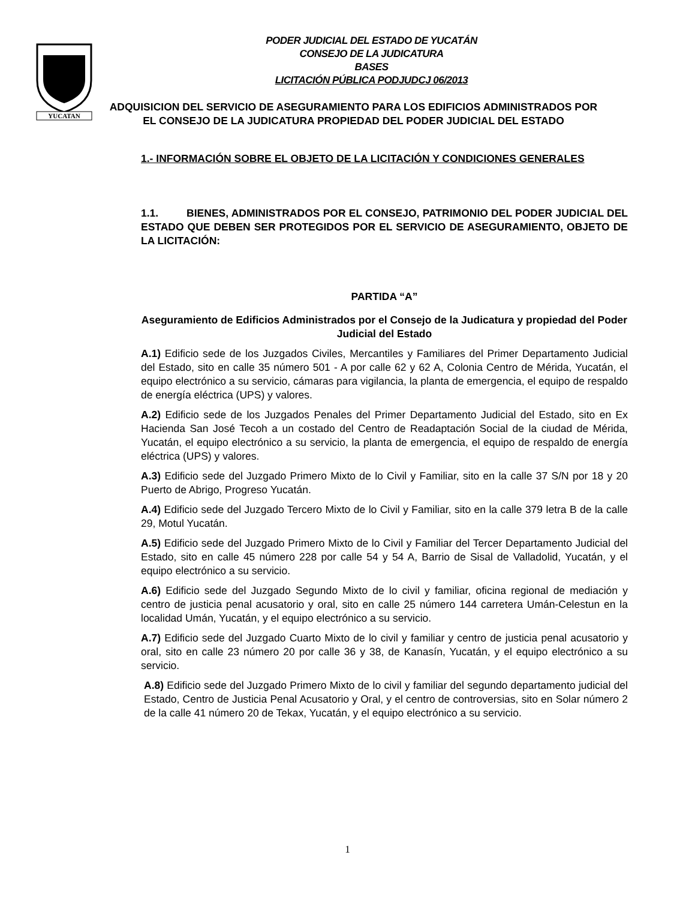YUCATAN
PODER JUDICIAL DEL ESTADO DE YUCATÁN
CONSEJO DE LA JUDICATURA
BASES
LICITACIÓN PÚBLICA PODJUDCJ 06/2013
ADQUISICION DEL SERVICIO DE ASEGURAMIENTO PARA LOS EDIFICIOS ADMINISTRADOS POR EL CONSEJO DE LA JUDICATURA PROPIEDAD DEL PODER JUDICIAL DEL ESTADO
1.- INFORMACIÓN SOBRE EL OBJETO DE LA LICITACIÓN Y CONDICIONES GENERALES
1.1. BIENES, ADMINISTRADOS POR EL CONSEJO, PATRIMONIO DEL PODER JUDICIAL DEL ESTADO QUE DEBEN SER PROTEGIDOS POR EL SERVICIO DE ASEGURAMIENTO, OBJETO DE LA LICITACIÓN:
PARTIDA “A”
Aseguramiento de Edificios Administrados por el Consejo de la Judicatura y propiedad del Poder Judicial del Estado
A.1) Edificio sede de los Juzgados Civiles, Mercantiles y Familiares del Primer Departamento Judicial del Estado, sito en calle 35 número 501 - A por calle 62 y 62 A, Colonia Centro de Mérida, Yucatán, el equipo electrónico a su servicio, cámaras para vigilancia, la planta de emergencia, el equipo de respaldo de energía eléctrica (UPS) y valores.
A.2) Edificio sede de los Juzgados Penales del Primer Departamento Judicial del Estado, sito en Ex Hacienda San José Tecoh a un costado del Centro de Readaptación Social de la ciudad de Mérida, Yucatán, el equipo electrónico a su servicio, la planta de emergencia, el equipo de respaldo de energía eléctrica (UPS) y valores.
A.3) Edificio sede del Juzgado Primero Mixto de lo Civil y Familiar, sito en la calle 37 S/N por 18 y 20 Puerto de Abrigo, Progreso Yucatán.
A.4) Edificio sede del Juzgado Tercero Mixto de lo Civil y Familiar, sito en la calle 379 letra B de la calle 29, Motul Yucatán.
A.5) Edificio sede del Juzgado Primero Mixto de lo Civil y Familiar del Tercer Departamento Judicial del Estado, sito en calle 45 número 228 por calle 54 y 54 A, Barrio de Sisal de Valladolid, Yucatán, y el equipo electrónico a su servicio.
A.6) Edificio sede del Juzgado Segundo Mixto de lo civil y familiar, oficina regional de mediación y centro de justicia penal acusatorio y oral, sito en calle 25 número 144 carretera Umán-Celestun en la localidad Umán, Yucatán, y el equipo electrónico a su servicio.
A.7) Edificio sede del Juzgado Cuarto Mixto de lo civil y familiar y centro de justicia penal acusatorio y oral, sito en calle 23 número 20 por calle 36 y 38, de Kanasín, Yucatán, y el equipo electrónico a su servicio.
A.8) Edificio sede del Juzgado Primero Mixto de lo civil y familiar del segundo departamento judicial del Estado, Centro de Justicia Penal Acusatorio y Oral, y el centro de controversias, sito en Solar número 2 de la calle 41 número 20 de Tekax, Yucatán, y el equipo electrónico a su servicio.
1